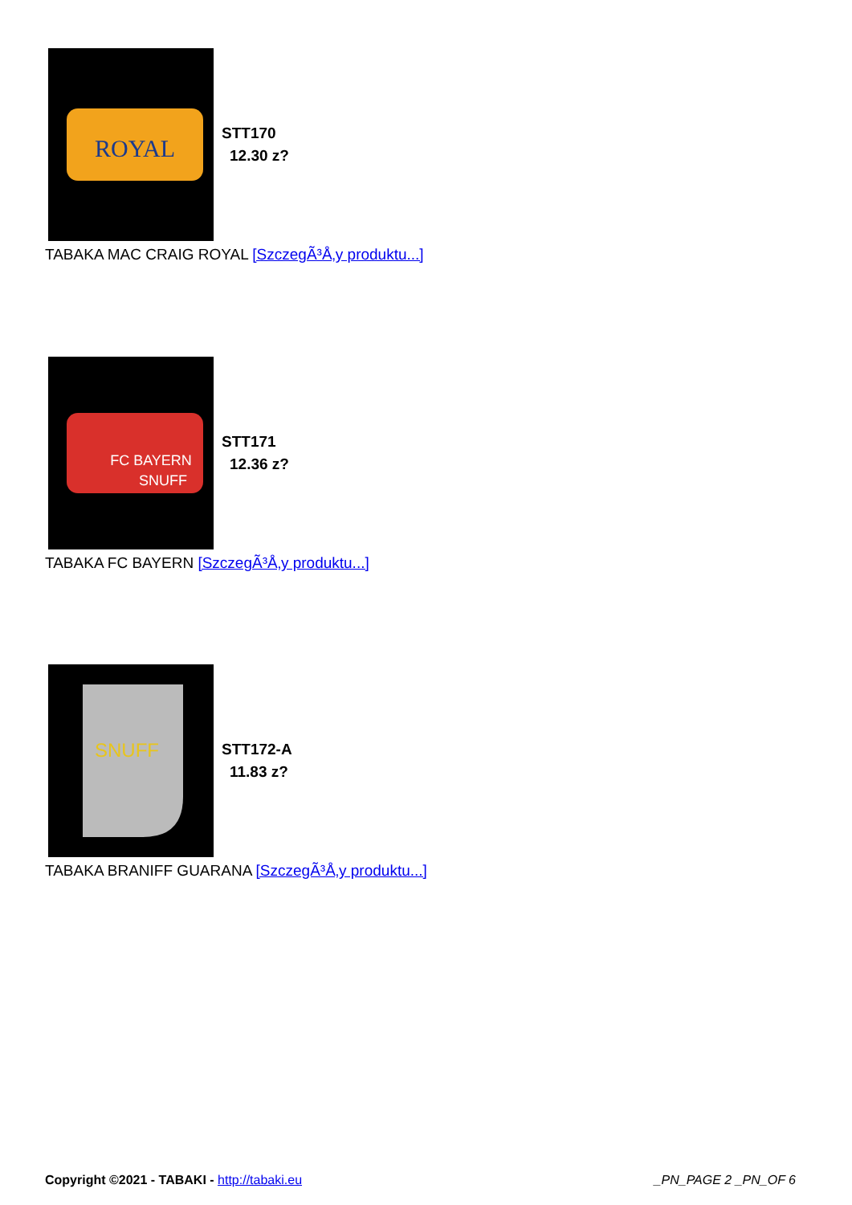ROYAL
STT170
12.30 z?
TABAKA MAC CRAIG ROYAL [SzczegÃ³Å‚y produktu...]
FC BAYERN
SNUFF
STT171
12.36 z?
TABAKA FC BAYERN [SzczegÃ³Å‚y produktu...]
SNUFF
STT172-A
11.83 z?
TABAKA BRANIFF GUARANA [SzczegÃ³Å‚y produktu...]
Copyright ©2021 - TABAKI - http://tabaki.eu
_PN_PAGE 2 _PN_OF 6